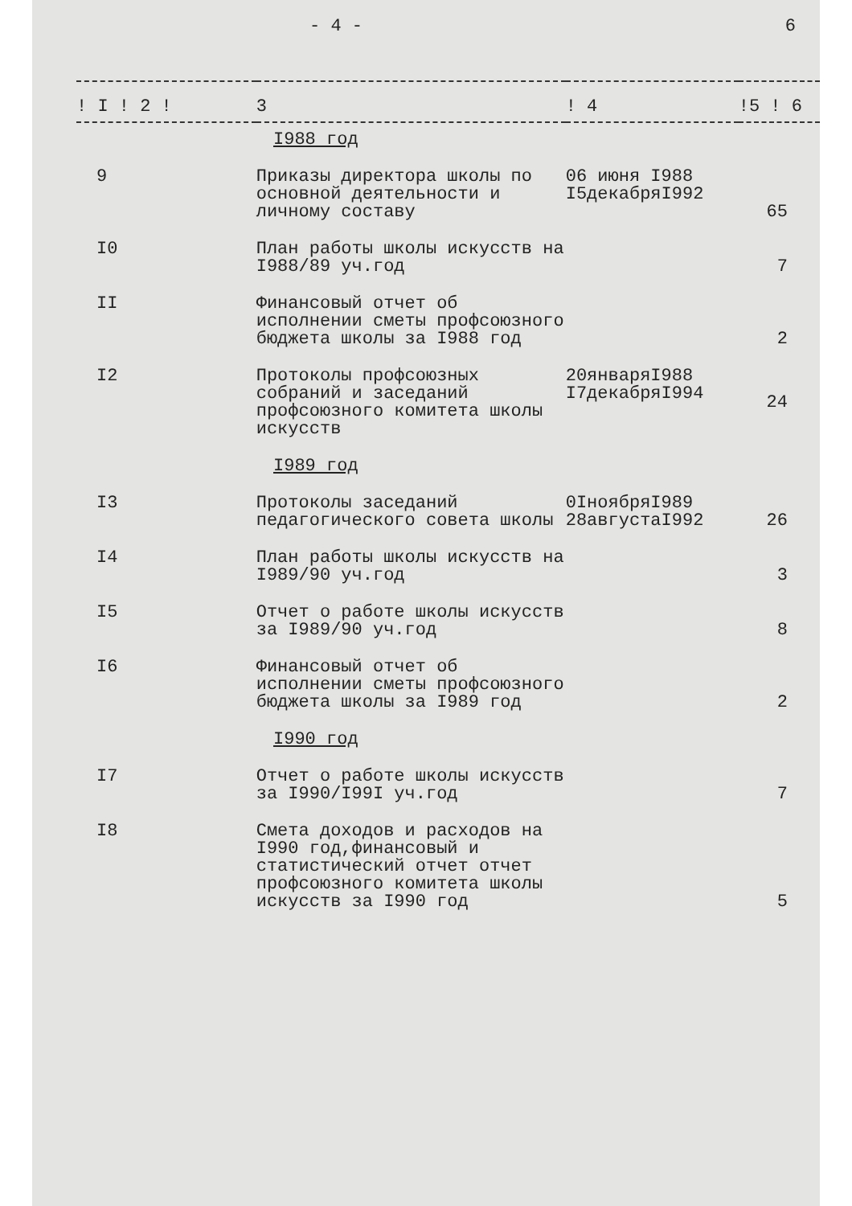- 4 - 6
| ! I ! 2 ! | 3 | ! 4 | !5 ! 6 |
| --- | --- | --- | --- |
| I988 год | | | |
| 9 | Приказы директора школы по основной деятельности и личному составу | 06 июня I988 I5декабряI992 | 65 |
| I0 | План работы школы искусств на I988/89 уч.год | | 7 |
| II | Финансовый отчет об исполнении сметы профсоюзного бюджета школы за I988 год | | 2 |
| I2 | Протоколы профсоюзных собраний и заседаний профсоюзного комитета школы искусств | 20январяI988 I7декабряI994 | 24 |
| I989 год | | | |
| I3 | Протоколы заседаний педагогического совета школы | 0IноябряI989 28августаI992 | 26 |
| I4 | План работы школы искусств на I989/90 уч.год | | 3 |
| I5 | Отчет о работе школы искусств за I989/90 уч.год | | 8 |
| I6 | Финансовый отчет об исполнении сметы профсоюзного бюджета школы за I989 год | | 2 |
| I990 год | | | |
| I7 | Отчет о работе школы искусств за I990/I99I уч.год | | 7 |
| I8 | Смета доходов и расходов на I990 год,финансовый и статистический отчет отчет профсоюзного комитета школы искусств за I990 год | | 5 |